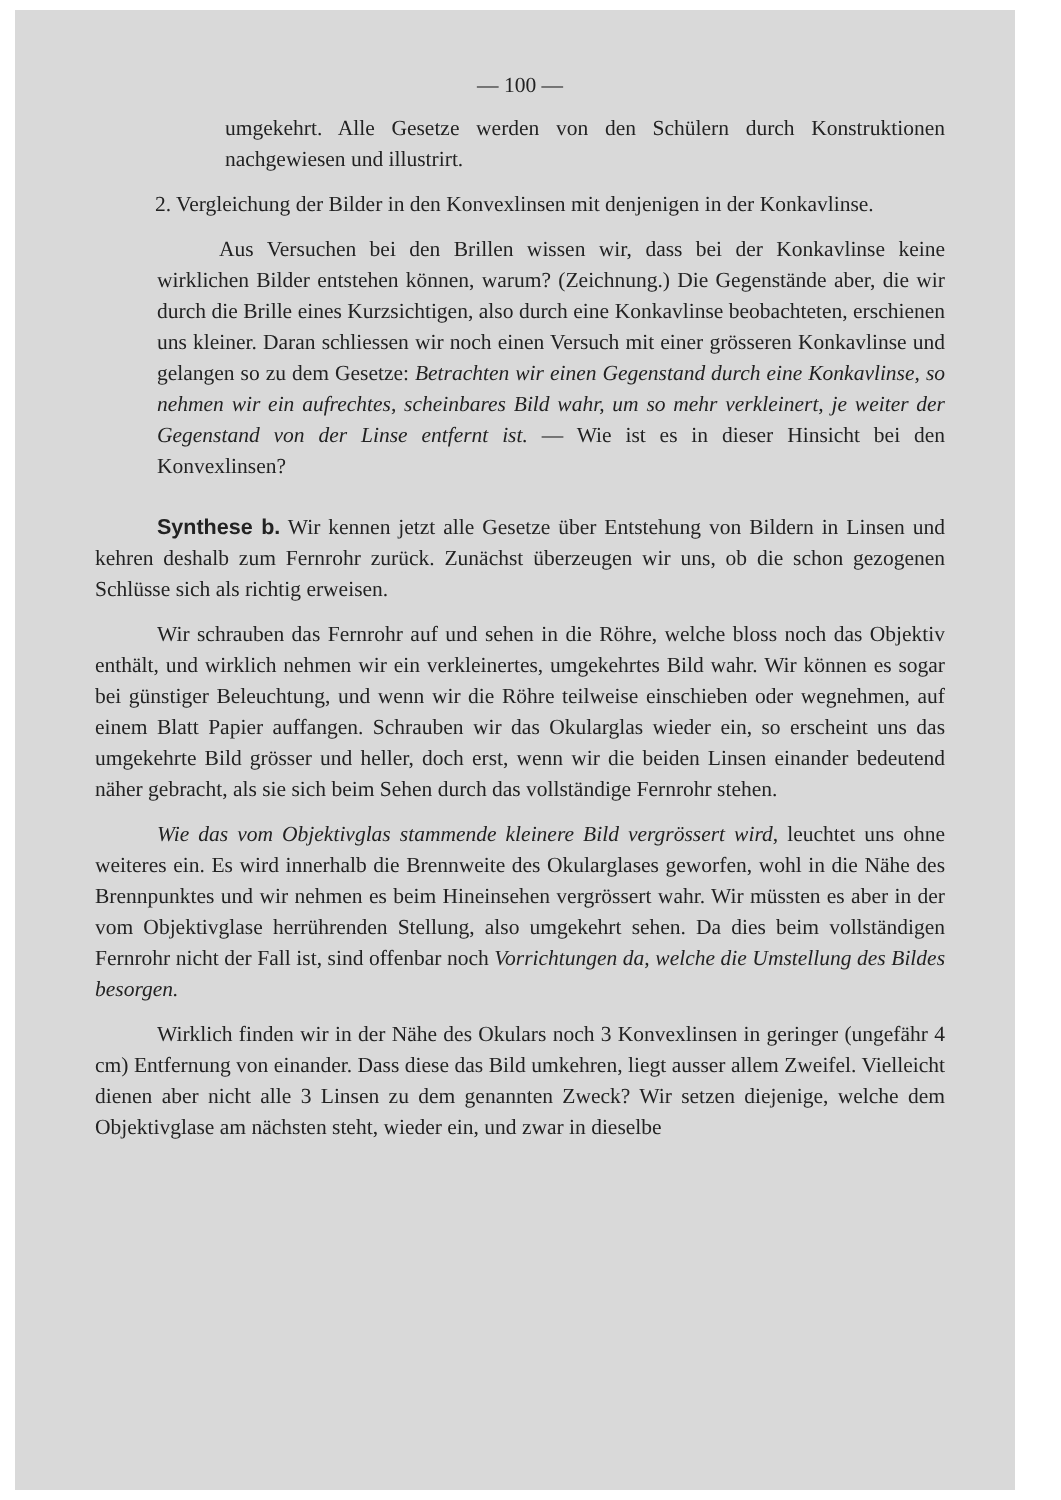— 100 —
umgekehrt. Alle Gesetze werden von den Schülern durch Konstruktionen nachgewiesen und illustrirt.
2. Vergleichung der Bilder in den Konvexlinsen mit denjenigen in der Konkavlinse.
Aus Versuchen bei den Brillen wissen wir, dass bei der Konkavlinse keine wirklichen Bilder entstehen können, warum? (Zeichnung.) Die Gegenstände aber, die wir durch die Brille eines Kurzsichtigen, also durch eine Konkavlinse beobachteten, erschienen uns kleiner. Daran schliessen wir noch einen Versuch mit einer grösseren Konkavlinse und gelangen so zu dem Gesetze: Betrachten wir einen Gegenstand durch eine Konkavlinse, so nehmen wir ein aufrechtes, scheinbares Bild wahr, um so mehr verkleinert, je weiter der Gegenstand von der Linse entfernt ist. — Wie ist es in dieser Hinsicht bei den Konvexlinsen?
Synthese b. Wir kennen jetzt alle Gesetze über Entstehung von Bildern in Linsen und kehren deshalb zum Fernrohr zurück. Zunächst überzeugen wir uns, ob die schon gezogenen Schlüsse sich als richtig erweisen.
Wir schrauben das Fernrohr auf und sehen in die Röhre, welche bloss noch das Objektiv enthält, und wirklich nehmen wir ein verkleinertes, umgekehrtes Bild wahr. Wir können es sogar bei günstiger Beleuchtung, und wenn wir die Röhre teilweise einschieben oder wegnehmen, auf einem Blatt Papier auffangen. Schrauben wir das Okularglas wieder ein, so erscheint uns das umgekehrte Bild grösser und heller, doch erst, wenn wir die beiden Linsen einander bedeutend näher gebracht, als sie sich beim Sehen durch das vollständige Fernrohr stehen.
Wie das vom Objektivglas stammende kleinere Bild vergrössert wird, leuchtet uns ohne weiteres ein. Es wird innerhalb die Brennweite des Okularglases geworfen, wohl in die Nähe des Brennpunktes und wir nehmen es beim Hineinsehen vergrössert wahr. Wir müssten es aber in der vom Objektivglase herrührenden Stellung, also umgekehrt sehen. Da dies beim vollständigen Fernrohr nicht der Fall ist, sind offenbar noch Vorrichtungen da, welche die Umstellung des Bildes besorgen.
Wirklich finden wir in der Nähe des Okulars noch 3 Konvexlinsen in geringer (ungefähr 4 cm) Entfernung von einander. Dass diese das Bild umkehren, liegt ausser allem Zweifel. Vielleicht dienen aber nicht alle 3 Linsen zu dem genannten Zweck? Wir setzen diejenige, welche dem Objektivglase am nächsten steht, wieder ein, und zwar in dieselbe